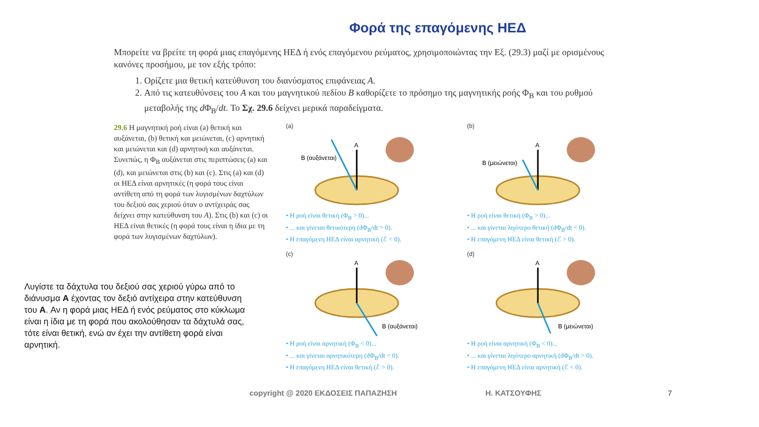Φορά της επαγόμενης ΗΕΔ
Μπορείτε να βρείτε τη φορά μιας επαγόμενης ΗΕΔ ή ενός επαγόμενου ρεύματος, χρησιμοποιώντας την Εξ. (29.3) μαζί με ορισμένους κανόνες προσήμου, με τον εξής τρόπο:
1. Ορίζετε μια θετική κατεύθυνση του διανύσματος επιφάνειας A.
2. Από τις κατευθύνσεις του A και του μαγνητικού πεδίου B καθορίζετε το πρόσημο της μαγνητικής ροής Φ<sub>B</sub> και του ρυθμού μεταβολής της d Φ<sub>B</sub>/dt. Το Σχ. 29.6 δείχνει μερικά παραδείγματα.
29.6 Η μαγνητική ροή είναι (a) θετική και αυξάνεται, (b) θετική και μειώνεται, (c) αρνητική και μειώνεται και (d) αρνητική και αυξάνεται. Συνεπώς, η Φ<sub>B</sub> αυξάνεται στις περιπτώσεις (a) και (d), και μειώνεται στις (b) και (c). Στις (a) και (d) οι ΗΕΔ είναι αρνητικές (η φορά τους είναι αντίθετη από τη φορά των λυγισμένων δαχτύλων του δεξιού σας χεριού όταν ο αντίχειράς σας δείχνει στην κατεύθυνση του A). Στις (b) και (c) οι ΗΕΔ είναι θετικές (η φορά τους είναι η ίδια με τη φορά των λυγισμένων δαχτύλων).
(a)
A
B (αυξάνεται)
• Η ροή είναι θετική (Φ<sub>B</sub> > 0)...
• ... και γίνεται θετικότερη (dΦ<sub>B</sub>/dt > 0).
• Η επαγόμενη ΗΕΔ είναι αρνητική (ℰ < 0).
(b)
A
B (μειώνεται)
• Η ροή είναι θετική (Φ<sub>B</sub> > 0)...
• ... και γίνεται λιγότερο θετική (dΦ<sub>B</sub>/dt < 0).
• Η επαγόμενη ΗΕΔ είναι θετική (ℰ > 0).
(c)
A
B (αυξάνεται)
• Η ροή είναι αρνητική (Φ<sub>B</sub> < 0)...
• ... και γίνεται αρνητικότερη (dΦ<sub>B</sub>/dt < 0).
• Η επαγόμενη ΗΕΔ είναι θετική (ℰ > 0).
(d)
A
B (μειώνεται)
• Η ροή είναι αρνητική (Φ<sub>B</sub> < 0)...
• ... και γίνεται λιγότερο αρνητική (dΦ<sub>B</sub>/dt > 0).
• Η επαγόμενη ΗΕΔ είναι αρνητική (ℰ < 0).
Λυγίστε τα δάχτυλα του δεξιού σας χεριού γύρω από το διάνυσμα A έχοντας τον δεξιό αντίχειρα στην κατεύθυνση του A. Αν η φορά μιας ΗΕΔ ή ενός ρεύματος στο κύκλωμα είναι η ίδια με τη φορά που ακολούθησαν τα δάχτυλά σας, τότε είναι θετική, ενώ αν έχει την αντίθετη φορά είναι αρνητική.
copyright @ 2020 ΕΚΔΟΣΕΙΣ ΠΑΠΑΖΗΣΗ Η. ΚΑΤΣΟΥΦΗΣ 7